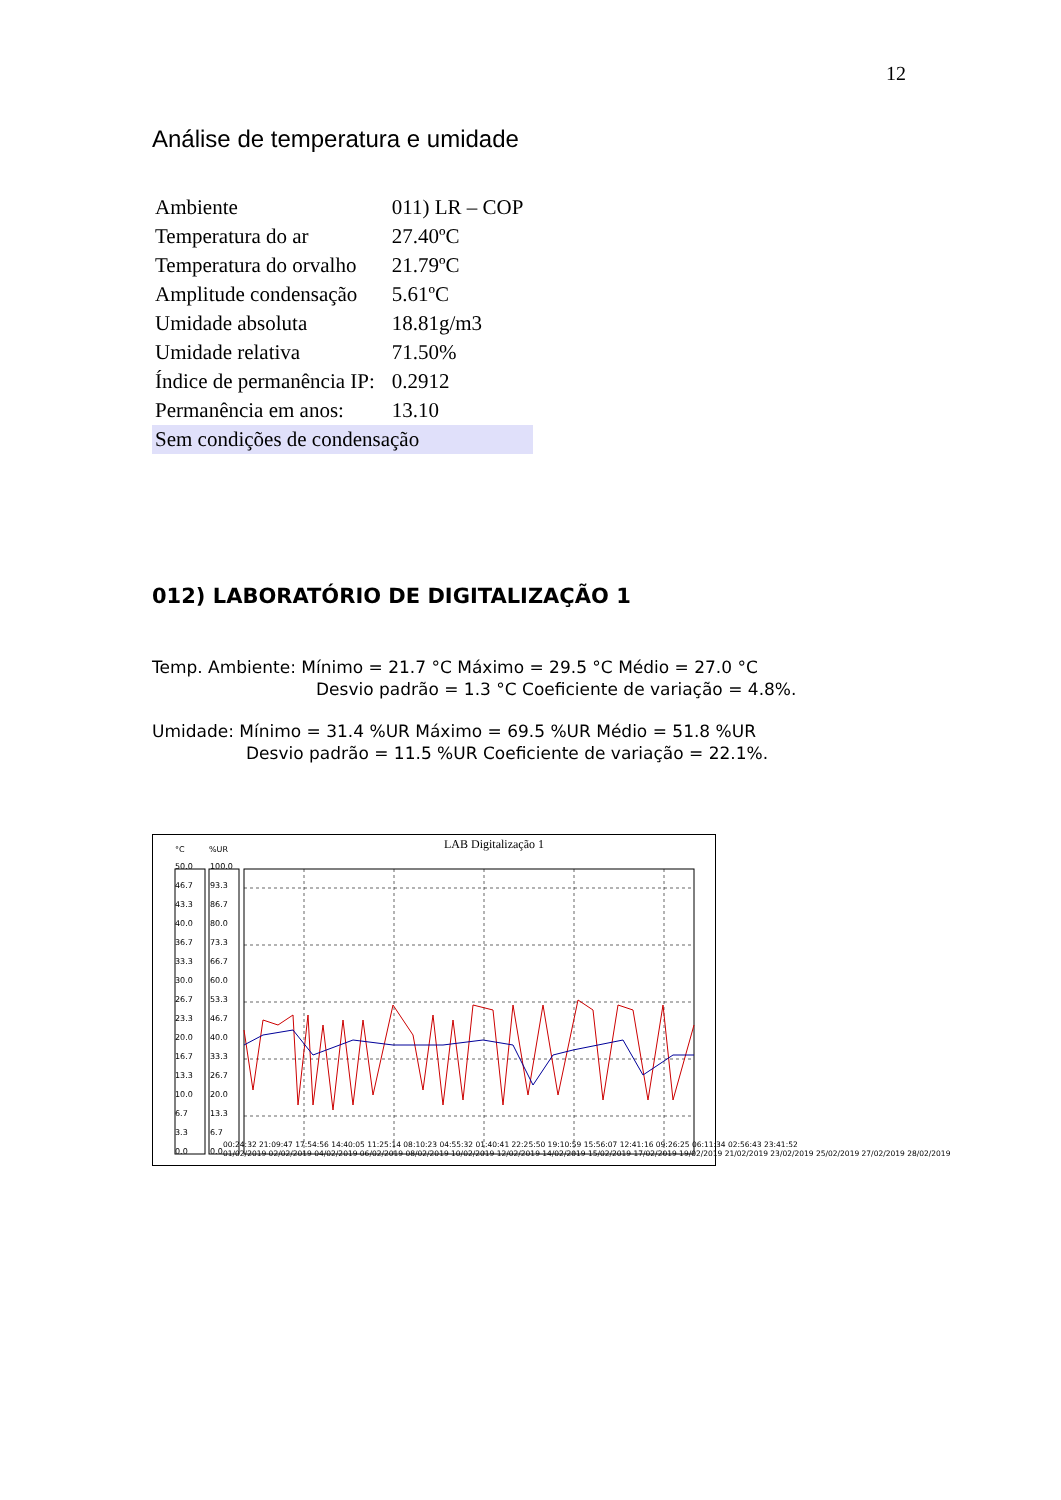12
Análise de temperatura e umidade
| Ambiente | 011) LR – COP |
| Temperatura do ar | 27.40ºC |
| Temperatura do orvalho | 21.79ºC |
| Amplitude condensação | 5.61ºC |
| Umidade absoluta | 18.81g/m3 |
| Umidade relativa | 71.50% |
| Índice de permanência IP: | 0.2912 |
| Permanência em anos: | 13.10 |
| Sem condições de condensação | |
012) LABORATÓRIO DE DIGITALIZAÇÃO 1
Temp. Ambiente: Mínimo = 21.7 °C Máximo = 29.5 °C Médio = 27.0 °C
Desvio padrão = 1.3 °C Coeficiente de variação = 4.8%.
Umidade: Mínimo = 31.4 %UR Máximo = 69.5 %UR Médio = 51.8 %UR
Desvio padrão = 11.5 %UR Coeficiente de variação = 22.1%.
LAB Digitalização 1
°C %UR
50.0
46.7
43.3
40.0
36.7
33.3
30.0
26.7
23.3
20.0
16.7
13.3
10.0
6.7
3.3
0.0
100.0
93.3
86.7
80.0
73.3
66.7
60.0
53.3
46.7
40.0
33.3
26.7
20.0
13.3
6.7
0.0
00:24:32 21:09:47 17:54:56 14:40:05 11:25:14 08:10:23 04:55:32 01:40:41 22:25:50 19:10:59 15:56:07 12:41:16 09:26:25 06:11:34 02:56:43 23:41:52
01/02/2019 02/02/2019 04/02/2019 06/02/2019 08/02/2019 10/02/2019 12/02/2019 14/02/2019 15/02/2019 17/02/2019 19/02/2019 21/02/2019 23/02/2019 25/02/2019 27/02/2019 28/02/2019